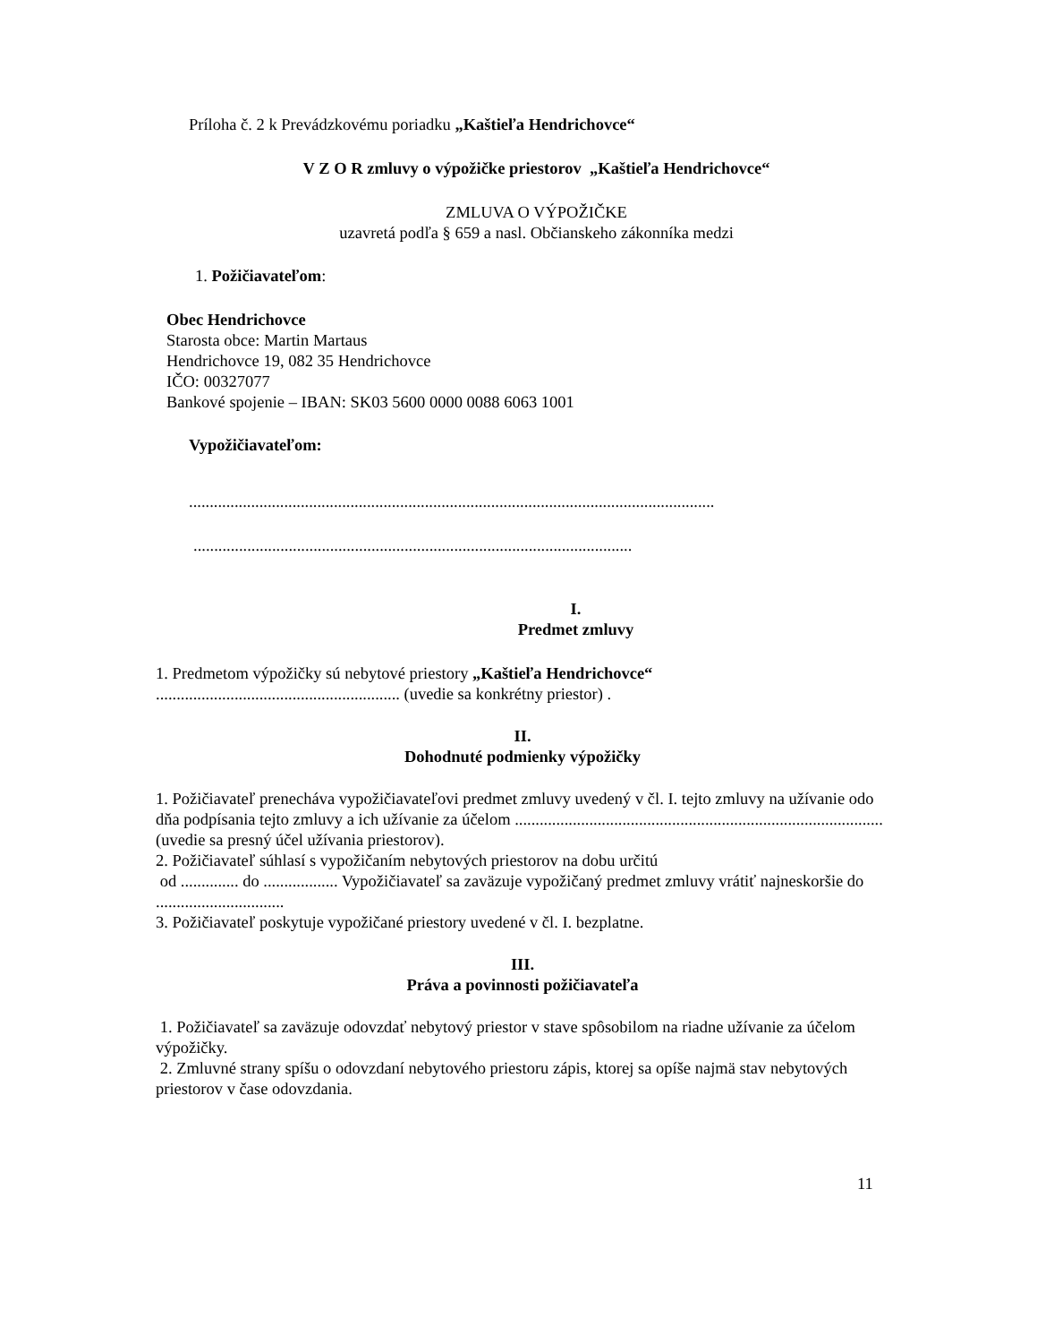Príloha č. 2 k Prevádzkovému poriadku „Kaštieľa Hendrichovce“
V Z O R zmluvy o výpožičke priestorov „Kaštieľa Hendrichovce“
ZMLUVA O VÝPOŽIČKE
uzavretá podľa § 659 a nasl. Občianskeho zákonníka medzi
1. Požičiavateľom:
Obec Hendrichovce
Starosta obce: Martin Martaus
Hendrichovce 19, 082 35 Hendrichovce
IČO: 00327077
Bankové spojenie – IBAN: SK03 5600 0000 0088 6063 1001
Vypožičiavateľom:
...............................................................................................................................
..........................................................................................................
I.
Predmet zmluvy
1. Predmetom výpožičky sú nebytové priestory „Kaštieľa Hendrichovce“
........................................................... (uvedie sa konkrétny priestor) .
II.
Dohodnuté podmienky výpožičky
1. Požičiavateľ prenecháva vypožičiavateľovi predmet zmluvy uvedený v čl. I. tejto zmluvy na užívanie odo dňa podpísania tejto zmluvy a ich užívanie za účelom .........................................................................................(uvedie sa presný účel užívania priestorov).
2. Požičiavateľ súhlasí s vypožičaním nebytových priestorov na dobu určitú
od .............. do .................. Vypožičiavateľ sa zaväzuje vypožičaný predmet zmluvy vrátiť najneskoršie do ...............................
3. Požičiavateľ poskytuje vypožičané priestory uvedené v čl. I. bezplatne.
III.
Práva a povinnosti požičiavateľa
1. Požičiavateľ sa zaväzuje odovzdať nebytový priestor v stave spôsobilom na riadne užívanie za účelom výpožičky.
2. Zmluvné strany spíšu o odovzdaní nebytového priestoru zápis, ktorej sa opíše najmä stav nebytových priestorov v čase odovzdania.
11